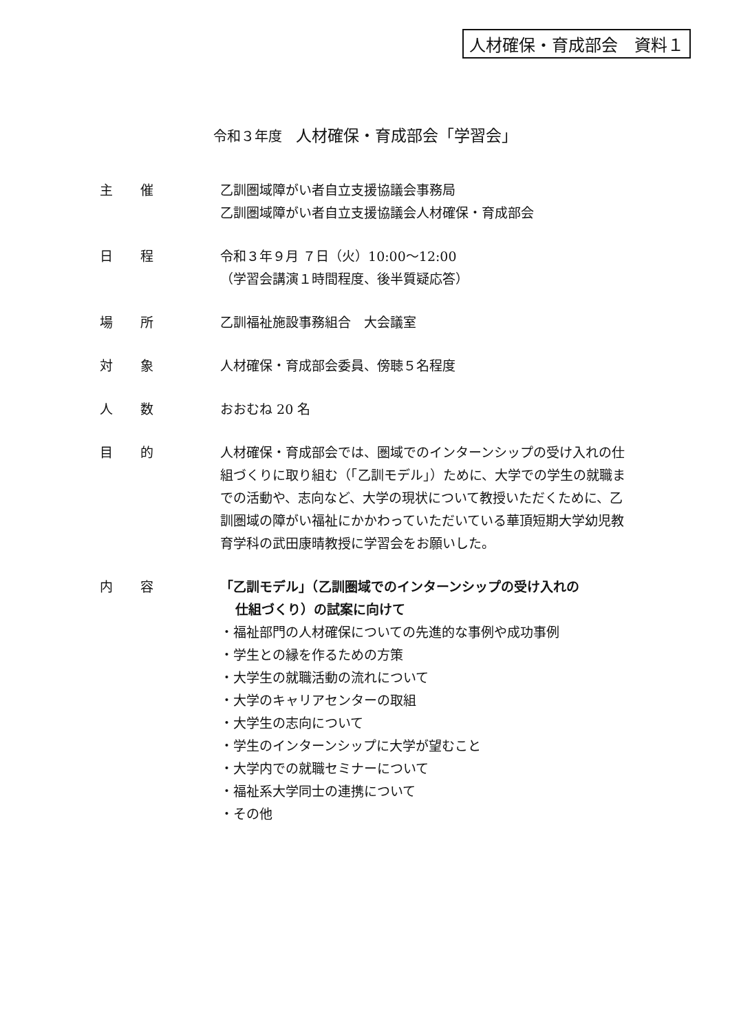人材確保・育成部会　資料１
令和３年度　人材確保・育成部会「学習会」
主催 乙訓圏域障がい者自立支援協議会事務局
乙訓圏域障がい者自立支援協議会人材確保・育成部会
日程 令和３年９月 ７日（火）10:00～12:00
（学習会講演１時間程度、後半質疑応答）
場所 乙訓福祉施設事務組合　大会議室
対象 人材確保・育成部会委員、傍聴５名程度
人数 おおむね 20 名
目的 人材確保・育成部会では、圏域でのインターンシップの受け入れの仕組づくりに取り組む（「乙訓モデル」）ために、大学での学生の就職までの活動や、志向など、大学の現状について教授いただくために、乙訓圏域の障がい福祉にかかわっていただいている華頂短期大学幼児教育学科の武田康晴教授に学習会をお願いした。
内容 「乙訓モデル」（乙訓圏域でのインターンシップの受け入れの
仕組づくり）の試案に向けて
・福祉部門の人材確保についての先進的な事例や成功事例
・学生との縁を作るための方策
・大学生の就職活動の流れについて
・大学のキャリアセンターの取組
・大学生の志向について
・学生のインターンシップに大学が望むこと
・大学内での就職セミナーについて
・福祉系大学同士の連携について
・その他